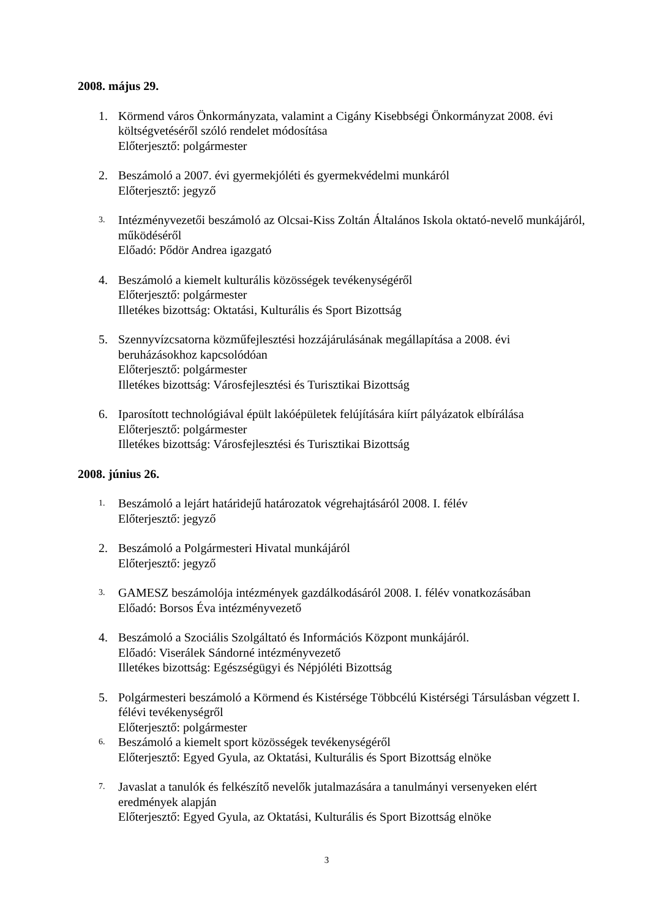2008. május 29.
1. Körmend város Önkormányzata, valamint a Cigány Kisebbségi Önkormányzat 2008. évi költségvetéséről szóló rendelet módosítása
Előterjesztő: polgármester
2. Beszámoló a 2007. évi gyermekjóléti és gyermekvédelmi munkáról
Előterjesztő: jegyző
3.
Intézményvezetői beszámoló az Olcsai-Kiss Zoltán Általános Iskola oktató-nevelő munkájáról, működéséről
Előadó: Pődör Andrea igazgató
4. Beszámoló a kiemelt kulturális közösségek tevékenységéről
Előterjesztő: polgármester
Illetékes bizottság: Oktatási, Kulturális és Sport Bizottság
5. Szennyvízcsatorna közműfejlesztési hozzájárulásának megállapítása a 2008. évi beruházásokhoz kapcsolódóan
Előterjesztő: polgármester
Illetékes bizottság: Városfejlesztési és Turisztikai Bizottság
6. Iparosított technológiával épült lakóépületek felújítására kiírt pályázatok elbírálása
Előterjesztő: polgármester
Illetékes bizottság: Városfejlesztési és Turisztikai Bizottság
2008. június 26.
1.
Beszámoló a lejárt határidejű határozatok végrehajtásáról 2008. I. félév
Előterjesztő: jegyző
2. Beszámoló a Polgármesteri Hivatal munkájáról
Előterjesztő: jegyző
3.
GAMESZ beszámolója intézmények gazdálkodásáról 2008. I. félév vonatkozásában
Előadó: Borsos Éva intézményvezető
4. Beszámoló a Szociális Szolgáltató és Információs Központ munkájáról.
Előadó: Viserálek Sándorné intézményvezető
Illetékes bizottság: Egészségügyi és Népjóléti Bizottság
5. Polgármesteri beszámoló a Körmend és Kistérsége Többcélú Kistérségi Társulásban végzett I. félévi tevékenységről
Előterjesztő: polgármester
6.
Beszámoló a kiemelt sport közösségek tevékenységéről
Előterjesztő: Egyed Gyula, az Oktatási, Kulturális és Sport Bizottság elnöke
7.
Javaslat a tanulók és felkészítő nevelők jutalmazására a tanulmányi versenyeken elért eredmények alapján
Előterjesztő: Egyed Gyula, az Oktatási, Kulturális és Sport Bizottság elnöke
3